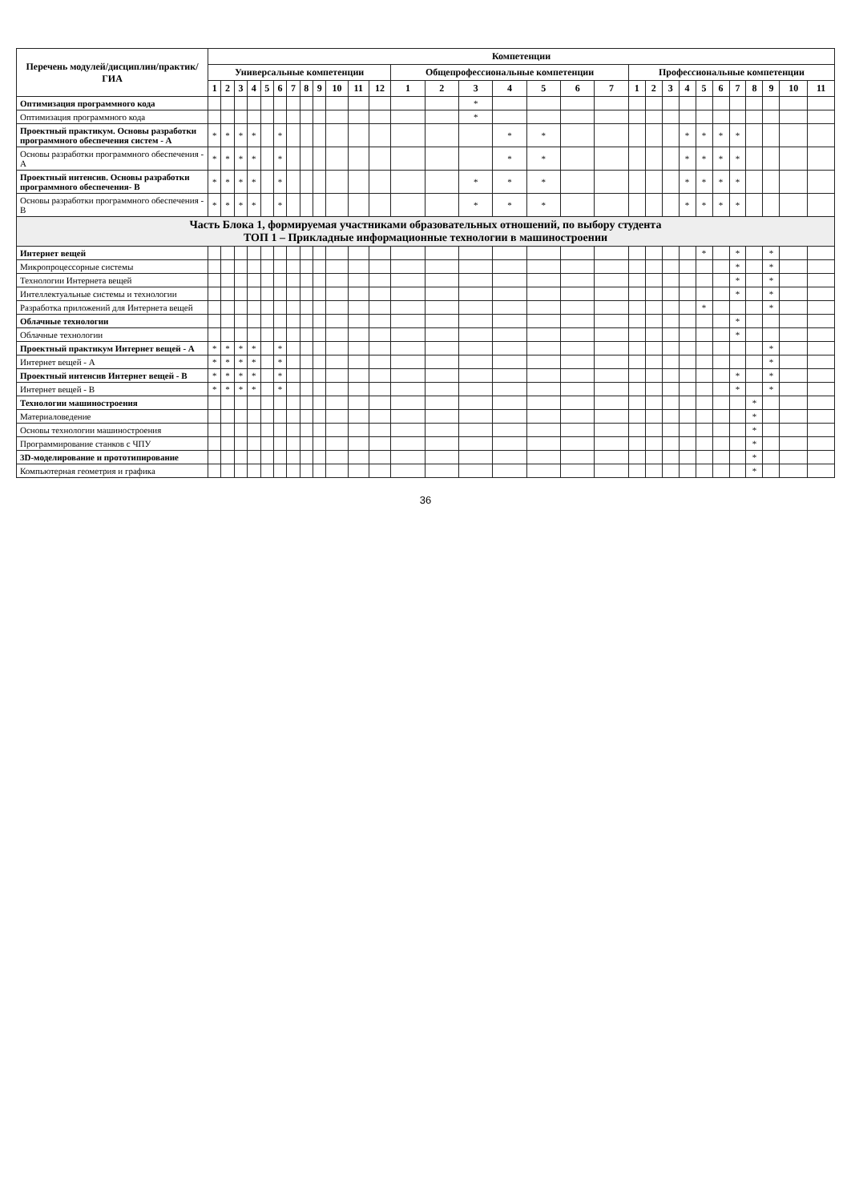| Перечень модулей/дисциплин/практик/ГИА | Компетенции | | | | | | | | | | | | | | | | | | | | | | | | | | | | | |
| --- | --- | --- | --- | --- | --- | --- | --- | --- | --- | --- | --- | --- | --- | --- | --- | --- | --- | --- | --- | --- | --- | --- | --- | --- | --- | --- | --- | --- | --- | --- |
| | Универсальные компетенции | | | | | | | | | | | | Общепрофессиональные компетенции | | | | | | | Профессиональные компетенции | | | | | | | | | | |
| | 1 | 2 | 3 | 4 | 5 | 6 | 7 | 8 | 9 | 10 | 11 | 12 | 1 | 2 | 3 | 4 | 5 | 6 | 7 | 1 | 2 | 3 | 4 | 5 | 6 | 7 | 8 | 9 | 10 | 11 |
| Оптимизация программного кода | | | | | | | | | | | | | | | * | | | | | | | | | | | | | | | |
| Оптимизация программного кода | | | | | | | | | | | | | | | * | | | | | | | | | | | | | | | |
| Проектный практикум. Основы разработки программного обеспечения систем - А | * | * | * | * | | * | | | | | | | | | | * | * | | | | | | * | * | * | * | | | | |
| Основы разработки программного обеспечения - А | * | * | * | * | | * | | | | | | | | | | * | * | | | | | | * | * | * | * | | | | |
| Проектный интенсив. Основы разработки программного обеспечения- В | * | * | * | * | | * | | | | | | | | | * | * | * | | | | | | * | * | * | * | | | | |
| Основы разработки программного обеспечения - В | * | * | * | * | | * | | | | | | | | | * | * | * | | | | | | * | * | * | * | | | | |
| Часть Блока 1, формируемая участниками образовательных отношений, по выбору студента ТОП 1 – Прикладные информационные технологии в машиностроении | | | | | | | | | | | | | | | | | | | | | | | | | | | | | | |
| Интернет вещей | | | | | | | | | | | | | | | | | | | | | | | | * | | * | | * | | |
| Микропроцессорные системы | | | | | | | | | | | | | | | | | | | | | | | | | | * | | * | | |
| Технологии Интернета вещей | | | | | | | | | | | | | | | | | | | | | | | | | | * | | * | | |
| Интеллектуальные системы и технологии | | | | | | | | | | | | | | | | | | | | | | | | | | * | | * | | |
| Разработка приложений для Интернета вещей | | | | | | | | | | | | | | | | | | | | | | | | * | | | | * | | |
| Облачные технологии | | | | | | | | | | | | | | | | | | | | | | | | | | * | | | | |
| Облачные технологии | | | | | | | | | | | | | | | | | | | | | | | | | | * | | | | |
| Проектный практикум Интернет вещей - А | * | * | * | * | | * | | | | | | | | | | | | | | | | | | | | | | * | | |
| Интернет вещей - А | * | * | * | * | | * | | | | | | | | | | | | | | | | | | | | | | * | | |
| Проектный интенсив Интернет вещей - В | * | * | * | * | | * | | | | | | | | | | | | | | | | | | | | * | | * | | |
| Интернет вещей - В | * | * | * | * | | * | | | | | | | | | | | | | | | | | | | | * | | * | | |
| Технологии машиностроения | | | | | | | | | | | | | | | | | | | | | | | | | | | * | | | |
| Материаловедение | | | | | | | | | | | | | | | | | | | | | | | | | | | * | | | |
| Основы технологии машиностроения | | | | | | | | | | | | | | | | | | | | | | | | | | | * | | | |
| Программирование станков с ЧПУ | | | | | | | | | | | | | | | | | | | | | | | | | | | * | | | |
| 3D-моделирование и прототипирование | | | | | | | | | | | | | | | | | | | | | | | | | | | * | | | |
| Компьютерная геометрия и графика | | | | | | | | | | | | | | | | | | | | | | | | | | | * | | | |
36